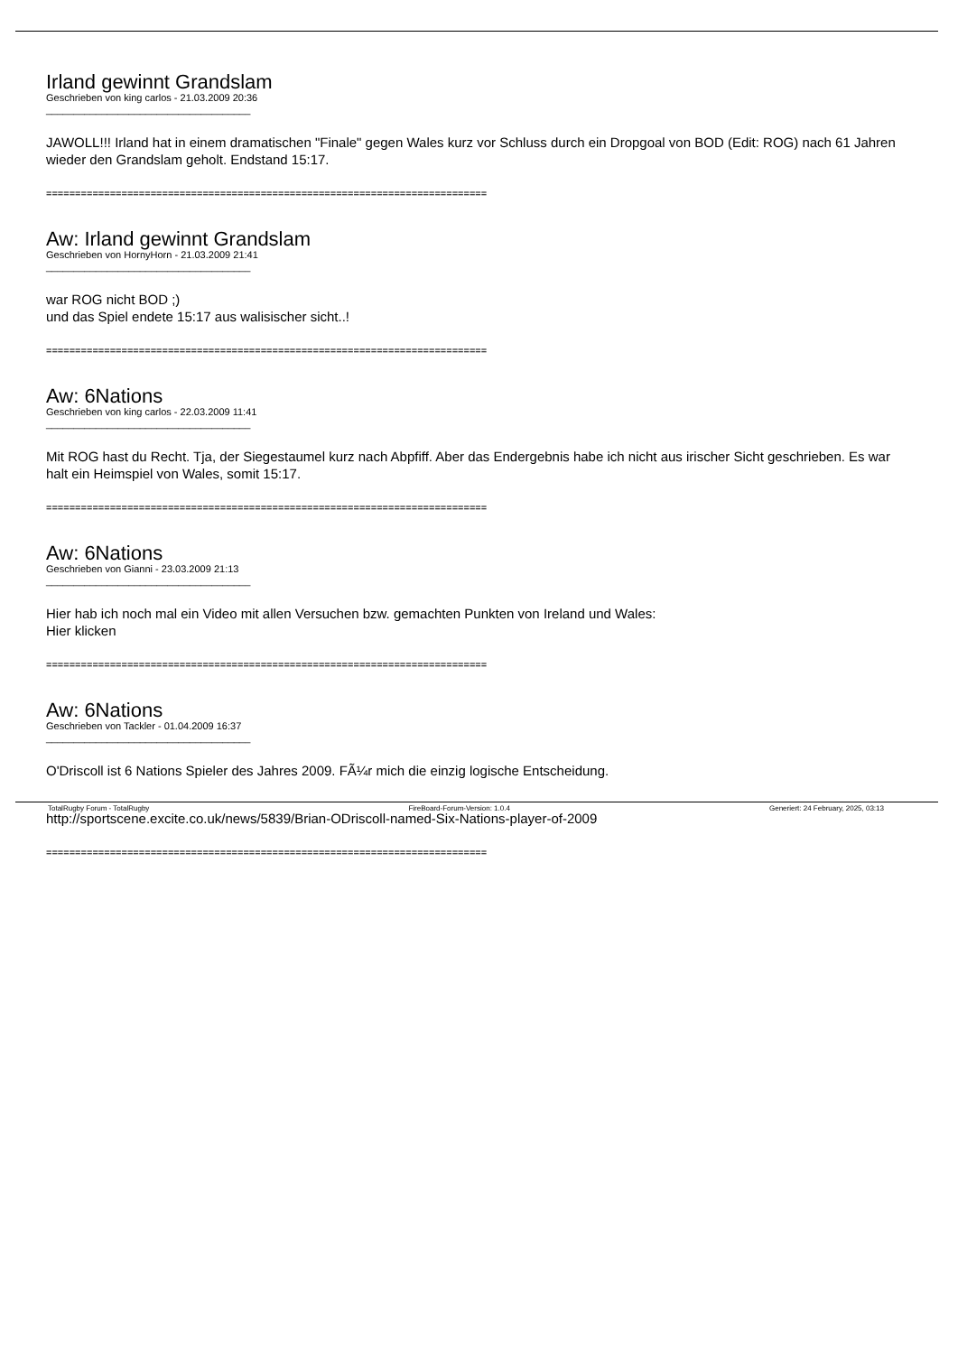Irland gewinnt Grandslam
Geschrieben von king carlos - 21.03.2009 20:36
_____________________________________
JAWOLL!!! Irland hat in einem dramatischen "Finale" gegen Wales kurz vor Schluss durch ein Dropgoal von BOD (Edit: ROG) nach 61 Jahren wieder den Grandslam geholt. Endstand 15:17.
============================================================================
Aw: Irland gewinnt Grandslam
Geschrieben von HornyHorn - 21.03.2009 21:41
_____________________________________
war ROG nicht BOD ;)
und das Spiel endete 15:17 aus walisischer sicht..!
============================================================================
Aw: 6Nations
Geschrieben von king carlos - 22.03.2009 11:41
_____________________________________
Mit ROG hast du Recht. Tja, der Siegestaumel kurz nach Abpfiff. Aber das Endergebnis habe ich nicht aus irischer Sicht geschrieben. Es war halt ein Heimspiel von Wales, somit 15:17.
============================================================================
Aw: 6Nations
Geschrieben von Gianni - 23.03.2009 21:13
_____________________________________
Hier hab ich noch mal ein Video mit allen Versuchen bzw. gemachten Punkten von Ireland und Wales:
Hier klicken
============================================================================
Aw: 6Nations
Geschrieben von Tackler - 01.04.2009 16:37
_____________________________________
O'Driscoll ist 6 Nations Spieler des Jahres 2009. FÃ¼r mich die einzig logische Entscheidung.
http://sportscene.excite.co.uk/news/5839/Brian-ODriscoll-named-Six-Nations-player-of-2009
============================================================================
TotalRugby Forum - TotalRugby FireBoard-Forum-Version: 1.0.4 Generiert: 24 February, 2025, 03:13